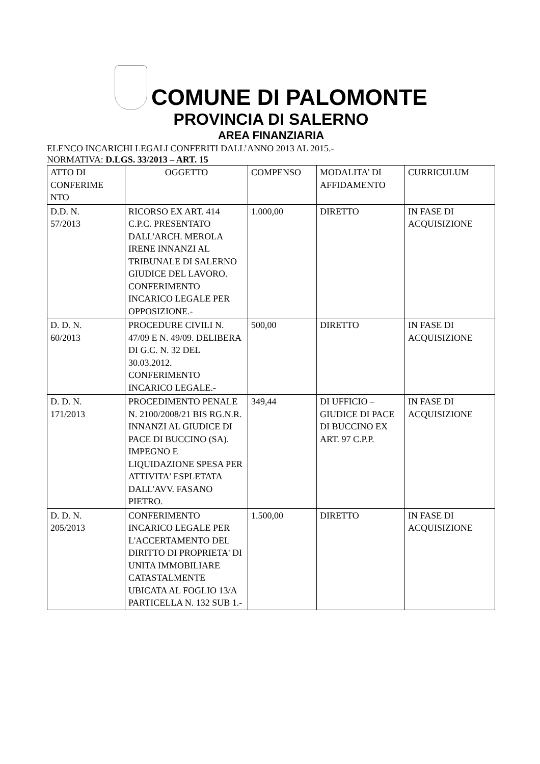COMUNE DI PALOMONTE
PROVINCIA DI SALERNO
AREA FINANZIARIA
ELENCO INCARICHI LEGALI CONFERITI DALL’ANNO 2013 AL 2015.-
NORMATIVA: D.LGS. 33/2013 – ART. 15
| ATTO DI CONFERIME NTO | OGGETTO | COMPENSO | MODALITA’ DI AFFIDAMENTO | CURRICULUM |
| D.D. N. 57/2013 | RICORSO EX ART. 414 C.P.C. PRESENTATO DALL'ARCH. MEROLA IRENE INNANZI AL TRIBUNALE DI SALERNO GIUDICE DEL LAVORO. CONFERIMENTO INCARICO LEGALE PER OPPOSIZIONE.- | 1.000,00 | DIRETTO | IN FASE DI ACQUISIZIONE |
| D. D. N. 60/2013 | PROCEDURE CIVILI N. 47/09 E N. 49/09. DELIBERA DI G.C. N. 32 DEL 30.03.2012. CONFERIMENTO INCARICO LEGALE.- | 500,00 | DIRETTO | IN FASE DI ACQUISIZIONE |
| D. D. N. 171/2013 | PROCEDIMENTO PENALE N. 2100/2008/21 BIS RG.N.R. INNANZI AL GIUDICE DI PACE DI BUCCINO (SA). IMPEGNO E LIQUIDAZIONE SPESA PER ATTIVITA' ESPLETATA DALL'AVV. FASANO PIETRO. | 349,44 | DI UFFICIO – GIUDICE DI PACE DI BUCCINO EX ART. 97 C.P.P. | IN FASE DI ACQUISIZIONE |
| D. D. N. 205/2013 | CONFERIMENTO INCARICO LEGALE PER L'ACCERTAMENTO DEL DIRITTO DI PROPRIETA' DI UNITA IMMOBILIARE CATASTALMENTE UBICATA AL FOGLIO 13/A PARTICELLA N. 132 SUB 1.- | 1.500,00 | DIRETTO | IN FASE DI ACQUISIZIONE |